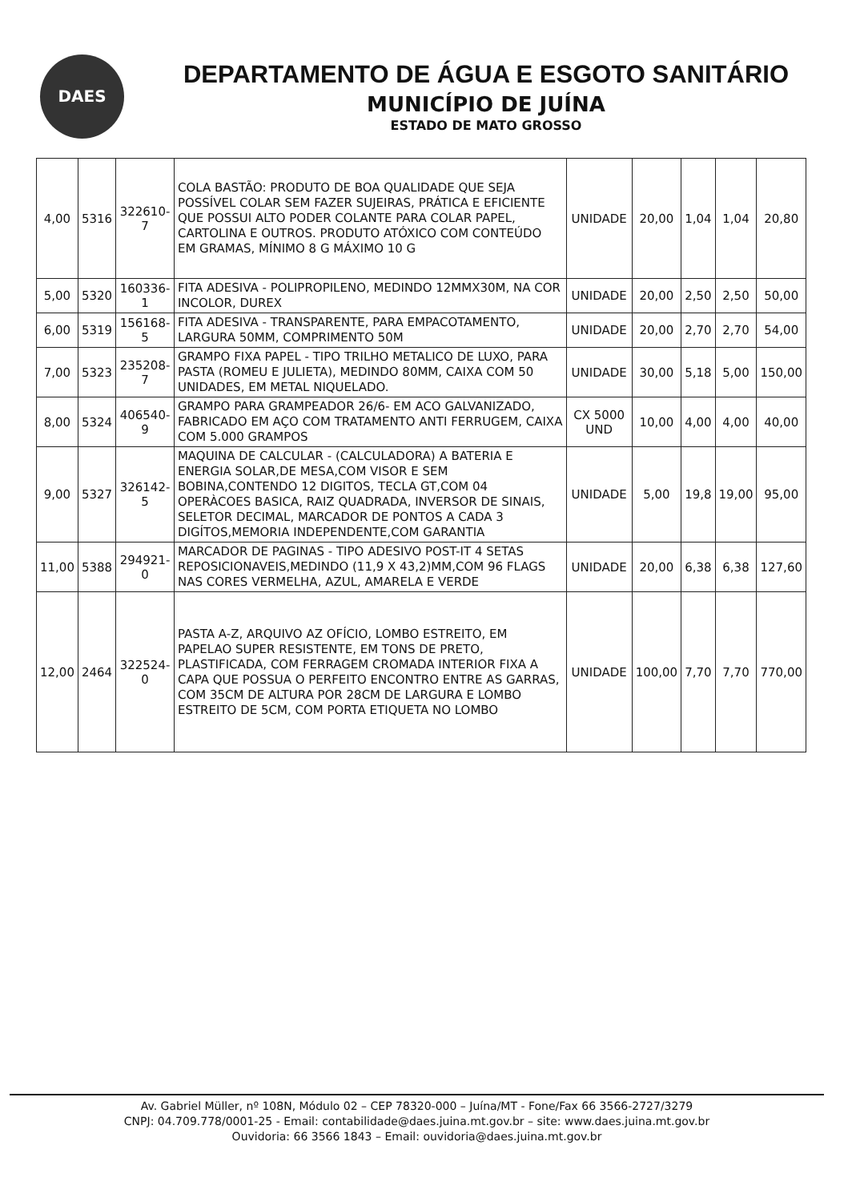DAES
DEPARTAMENTO DE ÁGUA E ESGOTO SANITÁRIO
MUNICÍPIO DE JUÍNA
ESTADO DE MATO GROSSO
| 4,00 | 5316 | 322610-7 | COLA BASTÃO: PRODUTO DE BOA QUALIDADE QUE SEJA POSSÍVEL COLAR SEM FAZER SUJEIRAS, PRÁTICA E EFICIENTE QUE POSSUI ALTO PODER COLANTE PARA COLAR PAPEL, CARTOLINA E OUTROS. PRODUTO ATÓXICO COM CONTEÚDO EM GRAMAS, MÍNIMO 8 G MÁXIMO 10 G | UNIDADE | 20,00 | 1,04 | 1,04 | 20,80 |
| 5,00 | 5320 | 160336-1 | FITA ADESIVA - POLIPROPILENO, MEDINDO 12MMX30M, NA COR INCOLOR, DUREX | UNIDADE | 20,00 | 2,50 | 2,50 | 50,00 |
| 6,00 | 5319 | 156168-5 | FITA ADESIVA - TRANSPARENTE, PARA EMPACOTAMENTO, LARGURA 50MM, COMPRIMENTO 50M | UNIDADE | 20,00 | 2,70 | 2,70 | 54,00 |
| 7,00 | 5323 | 235208-7 | GRAMPO FIXA PAPEL - TIPO TRILHO METALICO DE LUXO, PARA PASTA (ROMEU E JULIETA), MEDINDO 80MM, CAIXA COM 50 UNIDADES, EM METAL NIQUELADO. | UNIDADE | 30,00 | 5,18 | 5,00 | 150,00 |
| 8,00 | 5324 | 406540-9 | GRAMPO PARA GRAMPEADOR 26/6- EM ACO GALVANIZADO, FABRICADO EM AÇO COM TRATAMENTO ANTI FERRUGEM, CAIXA COM 5.000 GRAMPOS | CX 5000 UND | 10,00 | 4,00 | 4,00 | 40,00 |
| 9,00 | 5327 | 326142-5 | MAQUINA DE CALCULAR - (CALCULADORA) A BATERIA E ENERGIA SOLAR,DE MESA,COM VISOR E SEM BOBINA,CONTENDO 12 DIGITOS, TECLA GT,COM 04 OPERÀCOES BASICA, RAIZ QUADRADA, INVERSOR DE SINAIS, SELETOR DECIMAL, MARCADOR DE PONTOS A CADA 3 DIGÍTOS,MEMORIA INDEPENDENTE,COM GARANTIA | UNIDADE | 5,00 | 19,8 | 19,00 | 95,00 |
| 11,00 | 5388 | 294921-0 | MARCADOR DE PAGINAS - TIPO ADESIVO POST-IT 4 SETAS REPOSICIONAVEIS,MEDINDO (11,9 X 43,2)MM,COM 96 FLAGS NAS CORES VERMELHA, AZUL, AMARELA E VERDE | UNIDADE | 20,00 | 6,38 | 6,38 | 127,60 |
| 12,00 | 2464 | 322524-0 | PASTA A-Z, ARQUIVO AZ OFÍCIO, LOMBO ESTREITO, EM PAPELAO SUPER RESISTENTE, EM TONS DE PRETO, PLASTIFICADA, COM FERRAGEM CROMADA INTERIOR FIXA A CAPA QUE POSSUA O PERFEITO ENCONTRO ENTRE AS GARRAS, COM 35CM DE ALTURA POR 28CM DE LARGURA E LOMBO ESTREITO DE 5CM, COM PORTA ETIQUETA NO LOMBO | UNIDADE | 100,00 | 7,70 | 7,70 | 770,00 |
Av. Gabriel Müller, nº 108N, Módulo 02 – CEP 78320-000 – Juína/MT - Fone/Fax 66 3566-2727/3279
CNPJ: 04.709.778/0001-25 - Email: contabilidade@daes.juina.mt.gov.br – site: www.daes.juina.mt.gov.br
Ouvidoria: 66 3566 1843 – Email: ouvidoria@daes.juina.mt.gov.br